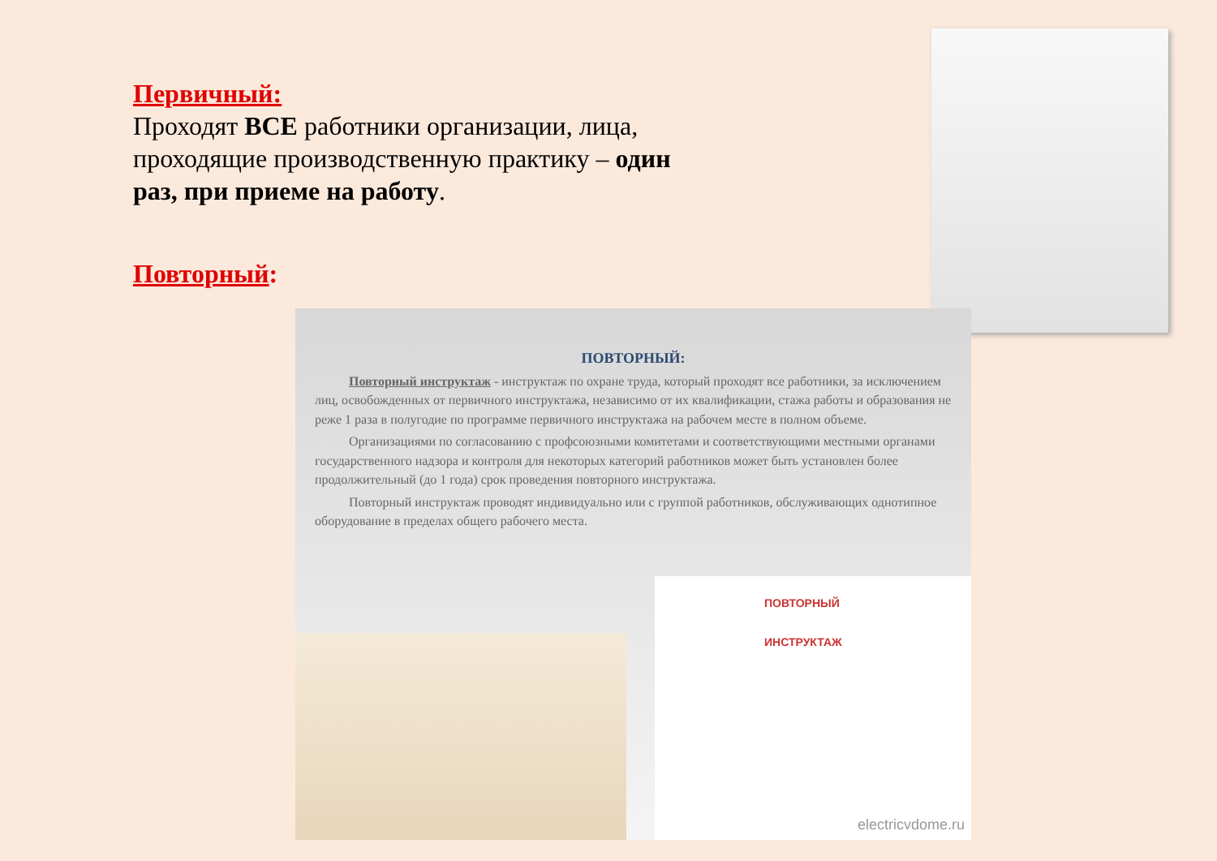Первичный:
Проходят ВСЕ работники организации, лица, проходящие производственную практику – один раз, при приеме на работу.
Повторный:
ПОВТОРНЫЙ:
Повторный инструктаж - инструктаж по охране труда, который проходят все работники, за исключением лиц, освобожденных от первичного инструктажа, независимо от их квалификации, стажа работы и образования не реже 1 раза в полугодие по программе первичного инструктажа на рабочем месте в полном объеме.
Организациями по согласованию с профсоюзными комитетами и соответствующими местными органами государственного надзора и контроля для некоторых категорий работников может быть установлен более продолжительный (до 1 года) срок проведения повторного инструктажа.
Повторный инструктаж проводят индивидуально или с группой работников, обслуживающих однотипное оборудование в пределах общего рабочего места.
ПОВТОРНЫЙ
ИНСТРУКТАЖ
electricvdome.ru